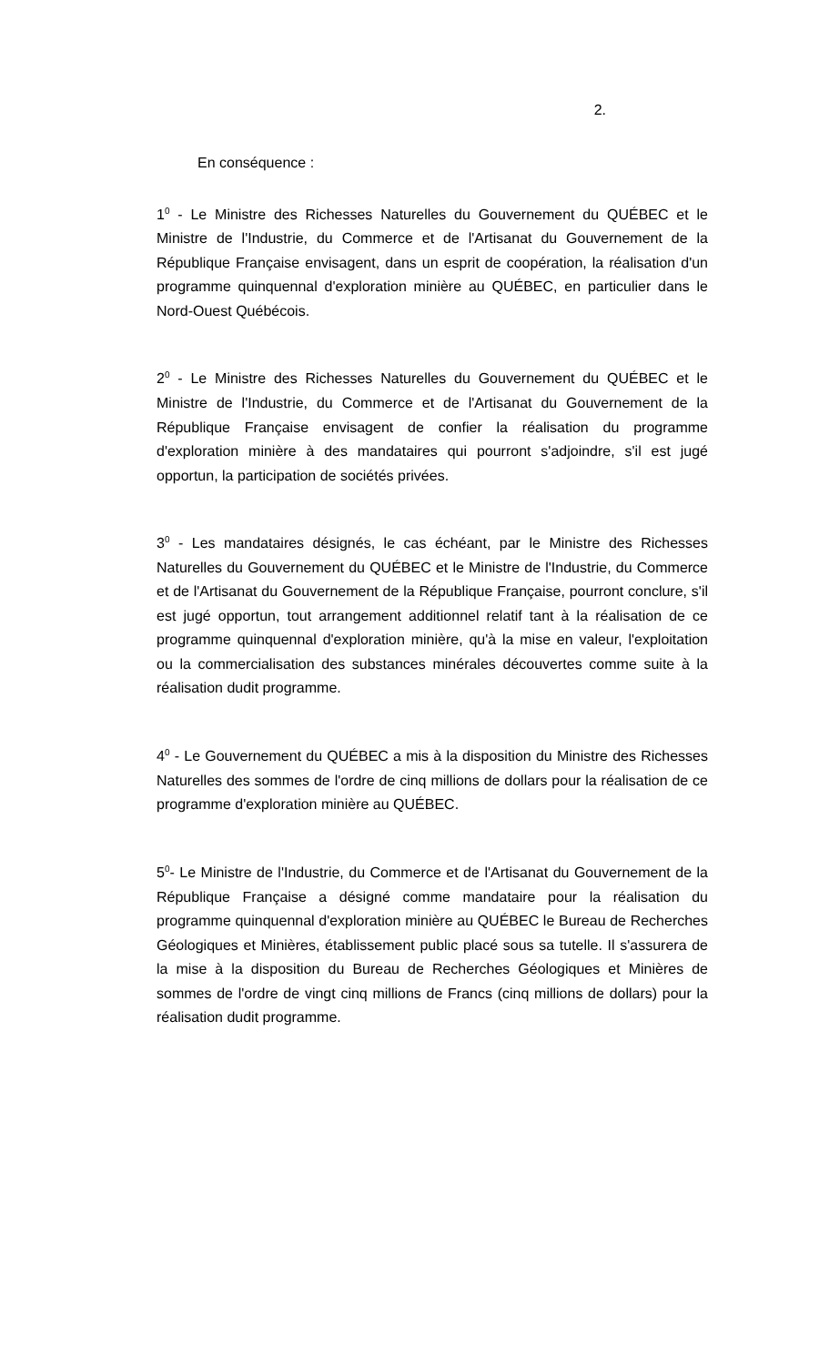2.
En conséquence :
1<sup>0</sup> - Le Ministre des Richesses Naturelles du Gouvernement du QUÉBEC et le Ministre de l'Industrie, du Commerce et de l'Artisanat du Gouvernement de la République Française envisagent, dans un esprit de coopération, la réalisation d'un programme quinquennal d'exploration minière au QUÉBEC, en particulier dans le Nord-Ouest Québécois.
2<sup>0</sup> - Le Ministre des Richesses Naturelles du Gouvernement du QUÉBEC et le Ministre de l'Industrie, du Commerce et de l'Artisanat du Gouvernement de la République Française envisagent de confier la réalisation du programme d'exploration minière à des mandataires qui pourront s'adjoindre, s'il est jugé opportun, la participation de sociétés privées.
3<sup>0</sup> - Les mandataires désignés, le cas échéant, par le Ministre des Richesses Naturelles du Gouvernement du QUÉBEC et le Ministre de l'Industrie, du Commerce et de l'Artisanat du Gouvernement de la République Française, pourront conclure, s'il est jugé opportun, tout arrangement additionnel relatif tant à la réalisation de ce programme quinquennal d'exploration minière, qu'à la mise en valeur, l'exploitation ou la commercialisation des substances minérales découvertes comme suite à la réalisation dudit programme.
4<sup>0</sup> - Le Gouvernement du QUÉBEC a mis à la disposition du Ministre des Richesses Naturelles des sommes de l'ordre de cinq millions de dollars pour la réalisation de ce programme d'exploration minière au QUÉBEC.
5<sup>0</sup>- Le Ministre de l'Industrie, du Commerce et de l'Artisanat du Gouvernement de la République Française a désigné comme mandataire pour la réalisation du programme quinquennal d'exploration minière au QUÉBEC le Bureau de Recherches Géologiques et Minières, établissement public placé sous sa tutelle. Il s'assurera de la mise à la disposition du Bureau de Recherches Géologiques et Minières de sommes de l'ordre de vingt cinq millions de Francs (cinq millions de dollars) pour la réalisation dudit programme.